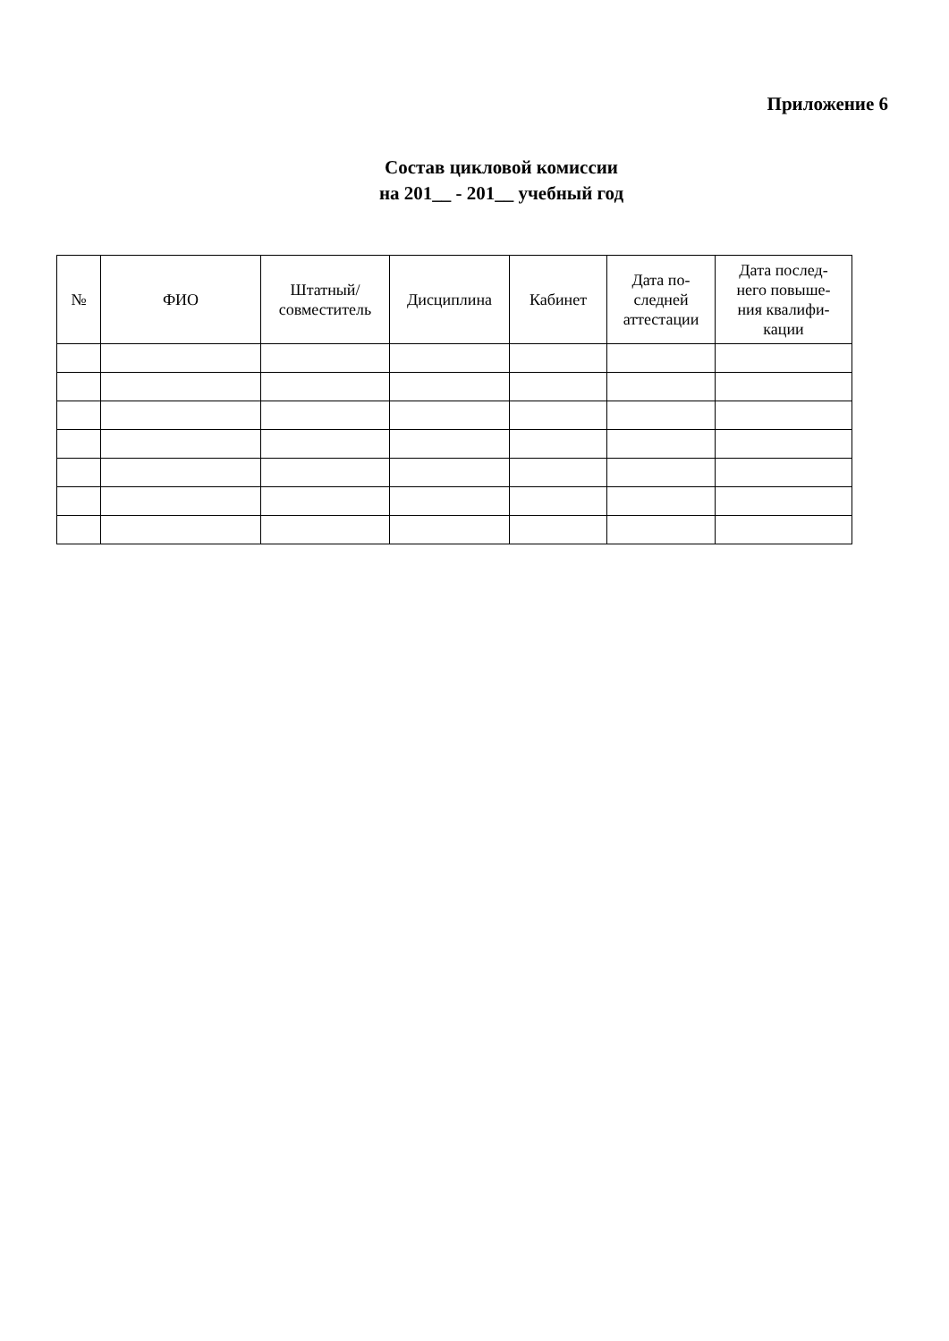Приложение 6
Состав цикловой комиссии
на 201__ - 201__ учебный год
| № | ФИО | Штатный/ совместитель | Дисциплина | Кабинет | Дата по- следней аттестации | Дата послед- него повыше- ния квалифи- кации |
| --- | --- | --- | --- | --- | --- | --- |